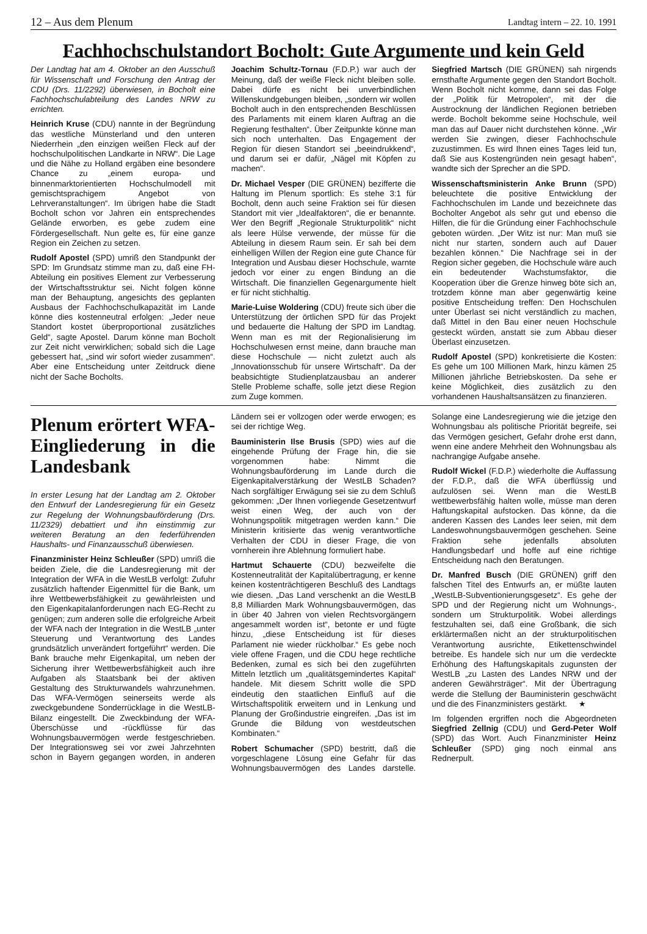12 – Aus dem Plenum Landtag intern – 22. 10. 1991
Fachhochschulstandort Bocholt: Gute Argumente und kein Geld
Der Landtag hat am 4. Oktober an den Ausschuß für Wissenschaft und Forschung den Antrag der CDU (Drs. 11/2292) überwiesen, in Bocholt eine Fachhochschulabteilung des Landes NRW zu errichten.
Heinrich Kruse (CDU) nannte in der Begründung das westliche Münsterland und den unteren Niederrhein „den einzigen weißen Fleck auf der hochschulpolitischen Landkarte in NRW“. Die Lage und die Nähe zu Holland ergäben eine besondere Chance zu „einem europa- und binnenmarktorientierten Hochschulmodell mit gemischtsprachigem Angebot von Lehrveranstaltungen“. Im übrigen habe die Stadt Bocholt schon vor Jahren ein entsprechendes Gelände erworben, es gebe zudem eine Fördergesellschaft. Nun gelte es, für eine ganze Region ein Zeichen zu setzen.
Rudolf Apostel (SPD) umriß den Standpunkt der SPD: Im Grundsatz stimme man zu, daß eine FH-Abteilung ein positives Element zur Verbesserung der Wirtschaftsstruktur sei. Nicht folgen könne man der Behauptung, angesichts des geplanten Ausbaus der Fachhochschulkapazität im Lande könne dies kostenneutral erfolgen: „Jeder neue Standort kostet überproportional zusätzliches Geld“, sagte Apostel. Darum könne man Bocholt zur Zeit nicht verwirklichen; sobald sich die Lage gebessert hat, „sind wir sofort wieder zusammen“. Aber eine Entscheidung unter Zeitdruck diene nicht der Sache Bocholts.
Joachim Schultz-Tornau (F.D.P.) war auch der Meinung, daß der weiße Fleck nicht bleiben solle. Dabei dürfe es nicht bei unverbindlichen Willenskundgebungen bleiben, „sondern wir wollen Bocholt auch in den entsprechenden Beschlüssen des Parlaments mit einem klaren Auftrag an die Regierung festhalten“. Über Zeitpunkte könne man sich noch unterhalten. Das Engagement der Region für diesen Standort sei „beeindrukkend“, und darum sei er dafür, „Nägel mit Köpfen zu machen“.
Dr. Michael Vesper (DIE GRÜNEN) bezifferte die Haltung im Plenum sportlich: Es stehe 3:1 für Bocholt, denn auch seine Fraktion sei für diesen Standort mit vier „Idealfaktoren“, die er benannte. Wer den Begriff „Regionale Strukturpolitik“ nicht als leere Hülse verwende, der müsse für die Abteilung in diesem Raum sein. Er sah bei dem einhelligen Willen der Region eine gute Chance für Integration und Ausbau dieser Hochschule, warnte jedoch vor einer zu engen Bindung an die Wirtschaft. Die finanziellen Gegenargumente hielt er für nicht stichhaltig.
Marie-Luise Woldering (CDU) freute sich über die Unterstützung der örtlichen SPD für das Projekt und bedauerte die Haltung der SPD im Landtag. Wenn man es mit der Regionalisierung im Hochschulwesen ernst meine, dann brauche man diese Hochschule — nicht zuletzt auch als „Innovationsschub für unsere Wirtschaft“. Da der beabsichtigte Studienplatzausbau an anderer Stelle Probleme schaffe, solle jetzt diese Region zum Zuge kommen.
Siegfried Martsch (DIE GRÜNEN) sah nirgends ernsthafte Argumente gegen den Standort Bocholt. Wenn Bocholt nicht komme, dann sei das Folge der „Politik für Metropolen“, mit der die Austrocknung der ländlichen Regionen betrieben werde. Bocholt bekomme seine Hochschule, weil man das auf Dauer nicht durchstehen könne. „Wir werden Sie zwingen, dieser Fachhochschule zuzustimmen. Es wird Ihnen eines Tages leid tun, daß Sie aus Kostengründen nein gesagt haben“, wandte sich der Sprecher an die SPD.
Wissenschaftsministerin Anke Brunn (SPD) beleuchtete die positive Entwicklung der Fachhochschulen im Lande und bezeichnete das Bocholter Angebot als sehr gut und ebenso die Hilfen, die für die Gründung einer Fachhochschule geboten würden. „Der Witz ist nur: Man muß sie nicht nur starten, sondern auch auf Dauer bezahlen können.“ Die Nachfrage sei in der Region sicher gegeben, die Hochschule wäre auch ein bedeutender Wachstumsfaktor, die Kooperation über die Grenze hinweg böte sich an, trotzdem könne man aber gegenwärtig keine positive Entscheidung treffen: Den Hochschulen unter Überlast sei nicht verständlich zu machen, daß Mittel in den Bau einer neuen Hochschule gesteckt würden, anstatt sie zum Abbau dieser Überlast einzusetzen.
Rudolf Apostel (SPD) konkretisierte die Kosten: Es gehe um 100 Millionen Mark, hinzu kämen 25 Millionen jährliche Betriebskosten. Da sehe er keine Möglichkeit, dies zusätzlich zu den vorhandenen Haushaltsansätzen zu finanzieren.
Plenum erörtert WFA-Eingliederung in die Landesbank
In erster Lesung hat der Landtag am 2. Oktober den Entwurf der Landesregierung für ein Gesetz zur Regelung der Wohnungsbauförderung (Drs. 11/2329) debattiert und ihn einstimmig zur weiteren Beratung an den federführenden Haushalts- und Finanzausschuß überwiesen.
Finanzminister Heinz Schleußer (SPD) umriß die beiden Ziele, die die Landesregierung mit der Integration der WFA in die WestLB verfolgt: Zufuhr zusätzlich haftender Eigenmittel für die Bank, um ihre Wettbewerbsfähigkeit zu gewährleisten und den Eigenkapitalanforderungen nach EG-Recht zu genügen; zum anderen solle die erfolgreiche Arbeit der WFA nach der Integration in die WestLB „unter Steuerung und Verantwortung des Landes grundsätzlich unverändert fortgeführt“ werden. Die Bank brauche mehr Eigenkapital, um neben der Sicherung ihrer Wettbewerbsfähigkeit auch ihre Aufgaben als Staatsbank bei der aktiven Gestaltung des Strukturwandels wahrzunehmen. Das WFA-Vermögen seinerseits werde als zweckgebundene Sonderrücklage in die WestLB-Bilanz eingestellt. Die Zweckbindung der WFA-Überschüsse und -rückflüsse für das Wohnungsbauvermögen werde festgeschrieben. Der Integrationsweg sei vor zwei Jahrzehnten schon in Bayern gegangen worden, in anderen Ländern sei er vollzogen oder werde erwogen; es sei der richtige Weg.
Bauministerin Ilse Brusis (SPD) wies auf die eingehende Prüfung der Frage hin, die sie vorgenommen habe: Nimmt die Wohnungsbauförderung im Lande durch die Eigenkapitalverstärkung der WestLB Schaden? Nach sorgfältiger Erwägung sei sie zu dem Schluß gekommen: „Der Ihnen vorliegende Gesetzentwurf weist einen Weg, der auch von der Wohnungspolitik mitgetragen werden kann.“ Die Ministerin kritisierte das wenig verantwortliche Verhalten der CDU in dieser Frage, die von vornherein ihre Ablehnung formuliert habe.
Hartmut Schauerte (CDU) bezweifelte die Kostenneutralität der Kapitalübertragung, er kenne keinen kostenträchtigeren Beschluß des Landtags wie diesen. „Das Land verschenkt an die WestLB 8,8 Milliarden Mark Wohnungsbauvermögen, das in über 40 Jahren von vielen Rechtsvorgängern angesammelt worden ist“, betonte er und fügte hinzu, „diese Entscheidung ist für dieses Parlament nie wieder rückholbar.“ Es gebe noch viele offene Fragen, und die CDU hege rechtliche Bedenken, zumal es sich bei den zugeführten Mitteln letztlich um „qualitätsgemindertes Kapital“ handele. Mit diesem Schritt wolle die SPD eindeutig den staatlichen Einfluß auf die Wirtschaftspolitik erweitern und in Lenkung und Planung der Großindustrie eingreifen. „Das ist im Grunde die Bildung von westdeutschen Kombinaten.“
Robert Schumacher (SPD) bestritt, daß die vorgeschlagene Lösung eine Gefahr für das Wohnungsbauvermögen des Landes darstelle. Solange eine Landesregierung wie die jetzige den Wohnungsbau als politische Priorität begreife, sei das Vermögen gesichert, Gefahr drohe erst dann, wenn eine andere Mehrheit den Wohnungsbau als nachrangige Aufgabe ansehe.
Rudolf Wickel (F.D.P.) wiederholte die Auffassung der F.D.P., daß die WFA überflüssig und aufzulösen sei. Wenn man die WestLB wettbewerbsfähig halten wolle, müsse man deren Haftungskapital aufstocken. Das könne, da die anderen Kassen des Landes leer seien, mit dem Landeswohnungsbauvermögen geschehen. Seine Fraktion sehe jedenfalls absoluten Handlungsbedarf und hoffe auf eine richtige Entscheidung nach den Beratungen.
Dr. Manfred Busch (DIE GRÜNEN) griff den falschen Titel des Entwurfs an, er müßte lauten „WestLB-Subventionierungsgesetz“. Es gehe der SPD und der Regierung nicht um Wohnungs-, sondern um Strukturpolitik. Wobei allerdings festzuhalten sei, daß eine Großbank, die sich erklärtermaßen nicht an der strukturpolitischen Verantwortung ausrichte, Etikettenschwindel betreibe. Es handele sich nur um die verdeckte Erhöhung des Haftungskapitals zugunsten der WestLB „zu Lasten des Landes NRW und der anderen Gewährsträger“. Mit der Übertragung werde die Stellung der Bauministerin geschwächt und die des Finanzministers gestärkt. ★
Im folgenden ergriffen noch die Abgeordneten Siegfried Zellnig (CDU) und Gerd-Peter Wolf (SPD) das Wort. Auch Finanzminister Heinz Schleußer (SPD) ging noch einmal ans Rednerpult.